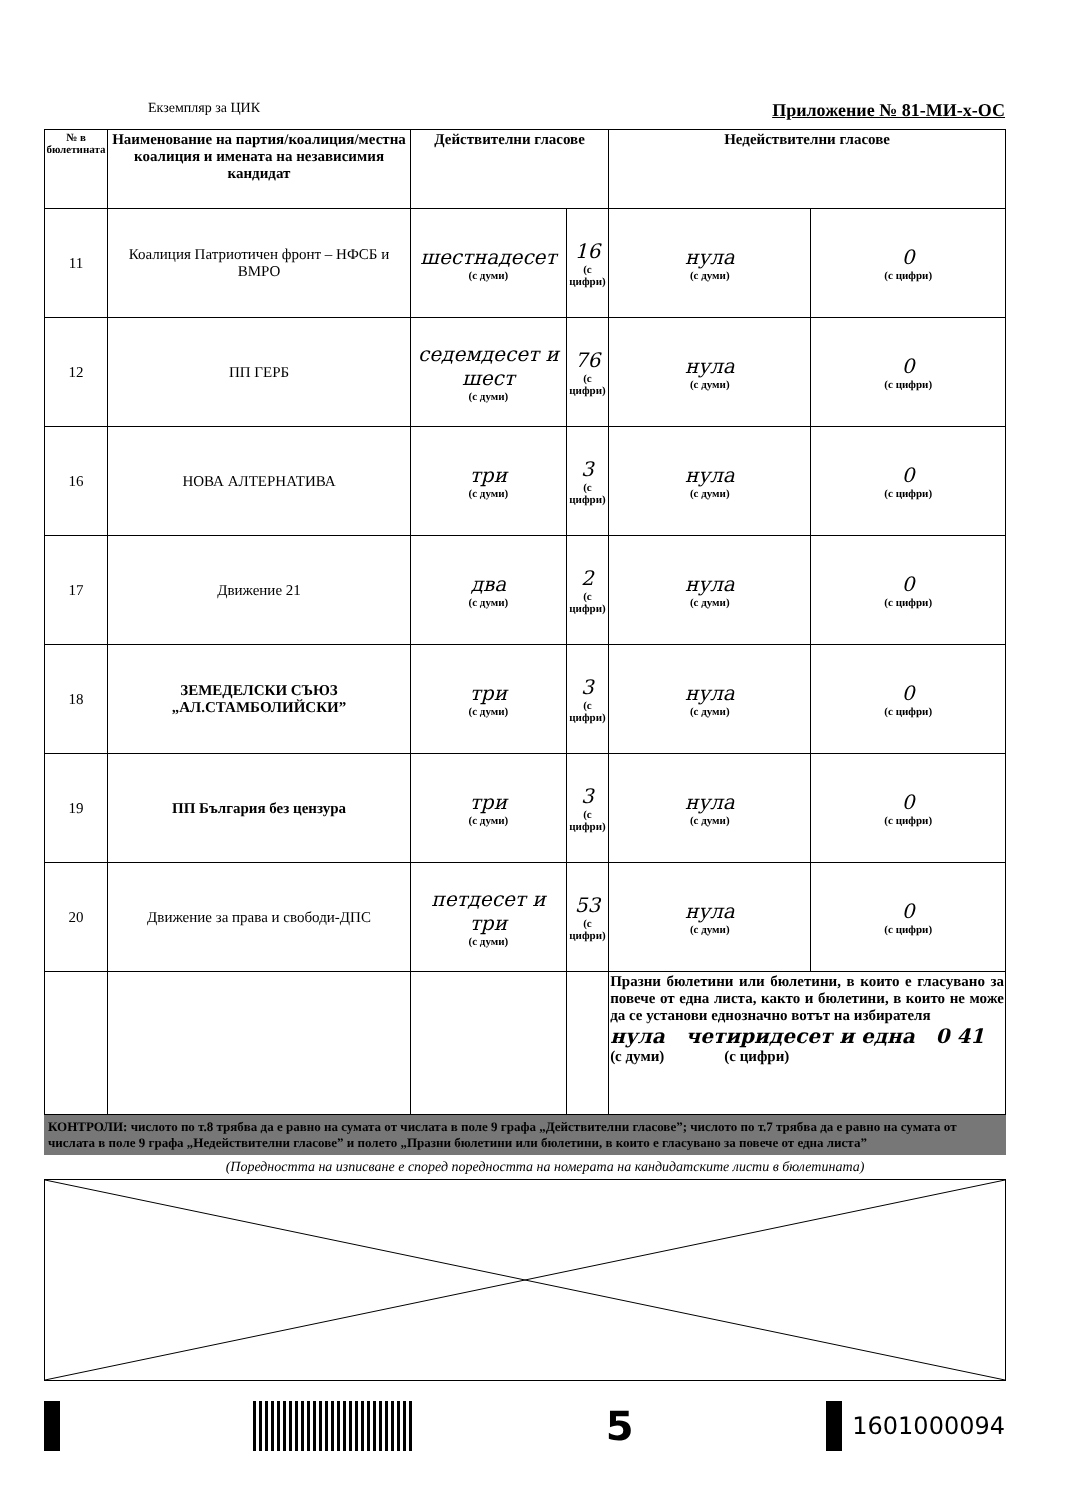Екземпляр за ЦИК Приложение № 81-МИ-х-ОС
| № в бюлетината | Наименование на партия/коалиция/местна коалиция и имената на независимия кандидат | Действителни гласове | | Недействителни гласове | |
| --- | --- | --- | --- | --- | --- |
| 11 | Коалиция Патриотичен фронт – НФСБ и ВМРО | шестнадесет (с думи) | 16 (с цифри) | нула (с думи) | 0 (с цифри) |
| 12 | ПП ГЕРБ | седемдесет и шест (с думи) | 76 (с цифри) | нула (с думи) | 0 (с цифри) |
| 16 | НОВА АЛТЕРНАТИВА | три (с думи) | 3 (с цифри) | нула (с думи) | 0 (с цифри) |
| 17 | Движение 21 | два (с думи) | 2 (с цифри) | нула (с думи) | 0 (с цифри) |
| 18 | ЗЕМЕДЕЛСКИ СЪЮЗ „АЛ.СТАМБОЛИЙСКИ” | три (с думи) | 3 (с цифри) | нула (с думи) | 0 (с цифри) |
| 19 | ПП България без цензура | три (с думи) | 3 (с цифри) | нула (с думи) | 0 (с цифри) |
| 20 | Движение за права и свободи-ДПС | петдесет и три (с думи) | 53 (с цифри) | нула (с думи) | 0 (с цифри) |
| | | | | Празни бюлетини или бюлетини, в които е гласувано за повече от една листа, както и бюлетини, в които не може да се установи еднозначно вотът на избирателя нула четиридесет и една 0 41 (с думи) (с цифри) | |
КОНТРОЛИ: числото по т.8 трябва да е равно на сумата от числата в поле 9 графа „Действителни гласове”; числото по т.7 трябва да е равно на сумата от числата в поле 9 графа „Недействителни гласове” и полето „Празни бюлетини или бюлетини, в които е гласувано за повече от една листа”
(Поредността на изписване е според поредността на номерата на кандидатските листи в бюлетината)
5
1601000094